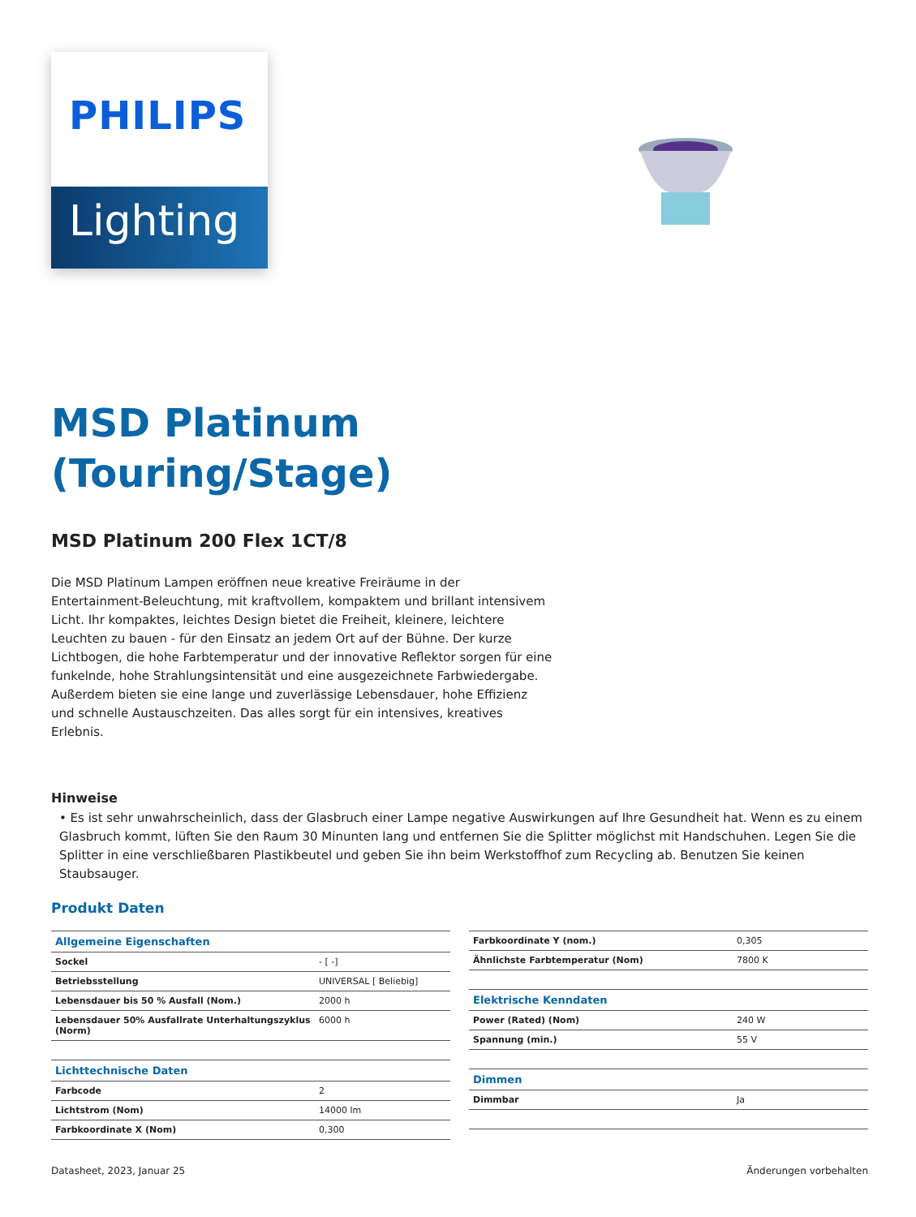PHILIPS
Lighting
MSD Platinum
(Touring/Stage)
MSD Platinum 200 Flex 1CT/8
Die MSD Platinum Lampen eröffnen neue kreative Freiräume in der Entertainment-Beleuchtung, mit kraftvollem, kompaktem und brillant intensivem Licht. Ihr kompaktes, leichtes Design bietet die Freiheit, kleinere, leichtere Leuchten zu bauen - für den Einsatz an jedem Ort auf der Bühne. Der kurze Lichtbogen, die hohe Farbtemperatur und der innovative Reflektor sorgen für eine funkelnde, hohe Strahlungsintensität und eine ausgezeichnete Farbwiedergabe. Außerdem bieten sie eine lange und zuverlässige Lebensdauer, hohe Effizienz und schnelle Austauschzeiten. Das alles sorgt für ein intensives, kreatives Erlebnis.
Hinweise
• Es ist sehr unwahrscheinlich, dass der Glasbruch einer Lampe negative Auswirkungen auf Ihre Gesundheit hat. Wenn es zu einem Glasbruch kommt, lüften Sie den Raum 30 Minunten lang und entfernen Sie die Splitter möglichst mit Handschuhen. Legen Sie die Splitter in eine verschließbaren Plastikbeutel und geben Sie ihn beim Werkstoffhof zum Recycling ab. Benutzen Sie keinen Staubsauger.
Produkt Daten
| Allgemeine Eigenschaften | |
| Sockel | - [ -] |
| Betriebsstellung | UNIVERSAL [ Beliebig] |
| Lebensdauer bis 50 % Ausfall (Nom.) | 2000 h |
| Lebensdauer 50% Ausfallrate Unterhaltungszyklus (Norm) | 6000 h |
| Lichttechnische Daten | |
| Farbcode | 2 |
| Lichtstrom (Nom) | 14000 lm |
| Farbkoordinate X (Nom) | 0,300 |
| Farbkoordinate Y (nom.) | 0,305 |
| Ähnlichste Farbtemperatur (Nom) | 7800 K |
| Elektrische Kenndaten | |
| Power (Rated) (Nom) | 240 W |
| Spannung (min.) | 55 V |
| Dimmen | |
| Dimmbar | Ja |
Datasheet, 2023, Januar 25 Änderungen vorbehalten